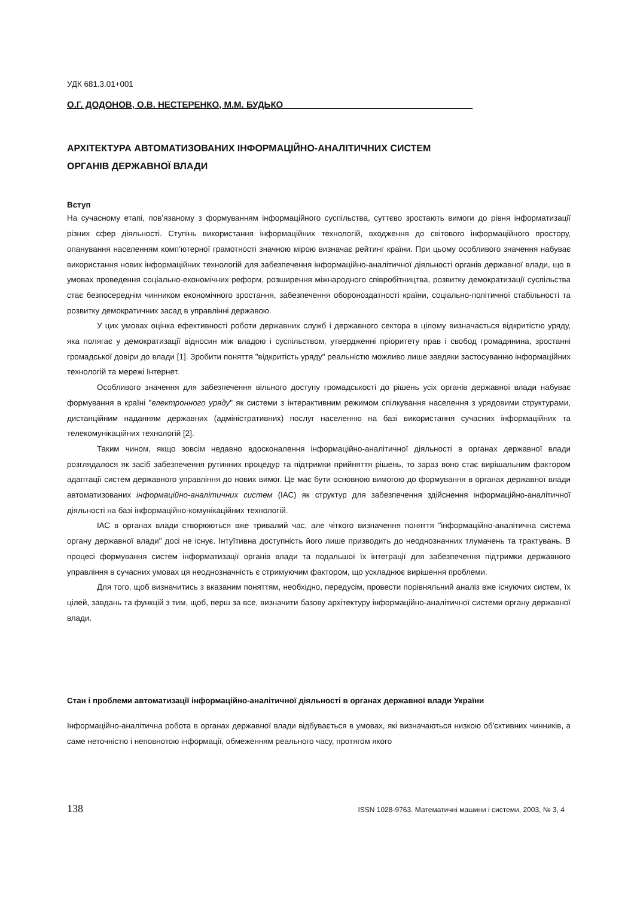УДК 681.3.01+001
О.Г. ДОДОНОВ, О.В. НЕСТЕРЕНКО, М.М. БУДЬКО______________________________________
АРХІТЕКТУРА АВТОМАТИЗОВАНИХ ІНФОРМАЦІЙНО-АНАЛІТИЧНИХ СИСТЕМ
ОРГАНІВ ДЕРЖАВНОЇ ВЛАДИ
Вступ
На сучасному етапі, пов’язаному з формуванням інформаційного суспільства, суттєво зростають вимоги до рівня інформатизації різних сфер діяльності. Ступінь використання інформаційних технологій, входження до світового інформаційного простору, опанування населенням комп’ютерної грамотності значною мірою визначає рейтинг країни. При цьому особливого значення набуває використання нових інформаційних технологій для забезпечення інформаційно-аналітичної діяльності органів державної влади, що в умовах проведення соціально-економічних реформ, розширення міжнародного співробітництва, розвитку демократизації суспільства стає безпосереднім чинником економічного зростання, забезпечення обороноздатності країни, соціально-політичної стабільності та розвитку демократичних засад в управлінні державою.
У цих умовах оцінка ефективності роботи державних служб і державного сектора в цілому визначається відкритістю уряду, яка полягає у демократизації відносин між владою і суспільством, утвердженні пріоритету прав і свобод громадянина, зростанні громадської довіри до влади [1]. Зробити поняття "відкритість уряду" реальністю можливо лише завдяки застосуванню інформаційних технологій та мережі Інтернет.
Особливого значення для забезпечення вільного доступу громадськості до рішень усіх органів державної влади набуває формування в країні "електронного уряду" як системи з інтерактивним режимом спілкування населення з урядовими структурами, дистанційним наданням державних (адміністративних) послуг населенню на базі використання сучасних інформаційних та телекомунікаційних технологій [2].
Таким чином, якщо зовсім недавно вдосконалення інформаційно-аналітичної діяльності в органах державної влади розглядалося як засіб забезпечення рутинних процедур та підтримки прийняття рішень, то зараз воно стає вирішальним фактором адаптації систем державного управління до нових вимог. Це має бути основною вимогою до формування в органах державної влади автоматизованих інформаційно-аналітичних систем (ІАС) як структур для забезпечення здійснення інформаційно-аналітичної діяльності на базі інформаційно-комунікаційних технологій.
ІАС в органах влади створюються вже тривалий час, але чіткого визначення поняття "інформаційно-аналітична система органу державної влади" досі не існує. Інтуїтивна доступність його лише призводить до неоднозначних тлумачень та трактувань. В процесі формування систем інформатизації органів влади та подальшої їх інтеграції для забезпечення підтримки державного управління в сучасних умовах ця неоднозначність є стримуючим фактором, що ускладнює вирішення проблеми.
Для того, щоб визначитись з вказаним поняттям, необхідно, передусім, провести порівняльний аналіз вже існуючих систем, їх цілей, завдань та функцій з тим, щоб, перш за все, визначити базову архітектуру інформаційно-аналітичної системи органу державної влади.
Стан і проблеми автоматизації інформаційно-аналітичної діяльності в органах державної влади України
Інформаційно-аналітична робота в органах державної влади відбувається в умовах, які визначаються низкою об'єктивних чинників, а саме неточністю і неповнотою інформації, обмеженням реального часу, протягом якого
138 ISSN 1028-9763. Математичні машини і системи, 2003, № 3, 4